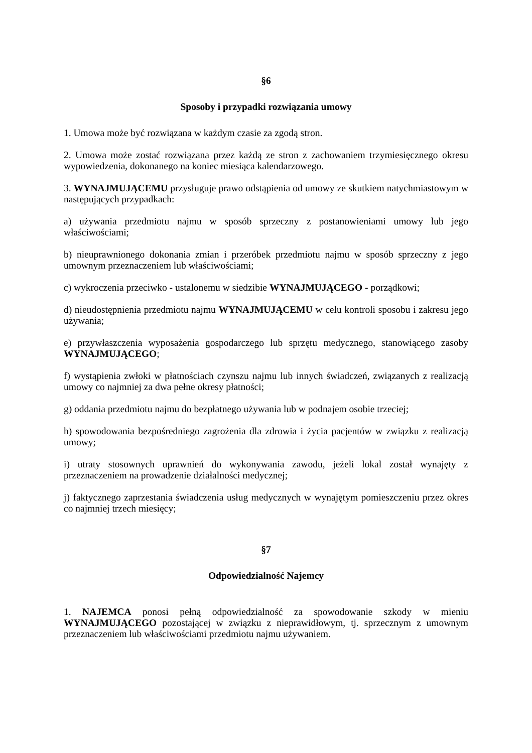§6
Sposoby i przypadki rozwiązania umowy
1. Umowa może być rozwiązana w każdym czasie za zgodą stron.
2. Umowa może zostać rozwiązana przez każdą ze stron z zachowaniem trzymiesięcznego okresu wypowiedzenia, dokonanego na koniec miesiąca kalendarzowego.
3. WYNAJMUJĄCEMU przysługuje prawo odstąpienia od umowy ze skutkiem natychmiastowym w następujących przypadkach:
a) używania przedmiotu najmu w sposób sprzeczny z postanowieniami umowy lub jego właściwościami;
b) nieuprawnionego dokonania zmian i przeróbek przedmiotu najmu w sposób sprzeczny z jego umownym przeznaczeniem lub właściwościami;
c) wykroczenia przeciwko - ustalonemu w siedzibie WYNAJMUJĄCEGO - porządkowi;
d) nieudostępnienia przedmiotu najmu WYNAJMUJĄCEMU w celu kontroli sposobu i zakresu jego używania;
e) przywłaszczenia wyposażenia gospodarczego lub sprzętu medycznego, stanowiącego zasoby WYNAJMUJĄCEGO;
f) wystąpienia zwłoki w płatnościach czynszu najmu lub innych świadczeń, związanych z realizacją umowy co najmniej za dwa pełne okresy płatności;
g) oddania przedmiotu najmu do bezpłatnego używania lub w podnajem osobie trzeciej;
h) spowodowania bezpośredniego zagrożenia dla zdrowia i życia pacjentów w związku z realizacją umowy;
i) utraty stosownych uprawnień do wykonywania zawodu, jeżeli lokal został wynajęty z przeznaczeniem na prowadzenie działalności medycznej;
j) faktycznego zaprzestania świadczenia usług medycznych w wynajętym pomieszczeniu przez okres co najmniej trzech miesięcy;
§7
Odpowiedzialność Najemcy
1. NAJEMCA ponosi pełną odpowiedzialność za spowodowanie szkody w mieniu WYNAJMUJĄCEGO pozostającej w związku z nieprawidłowym, tj. sprzecznym z umownym przeznaczeniem lub właściwościami przedmiotu najmu używaniem.